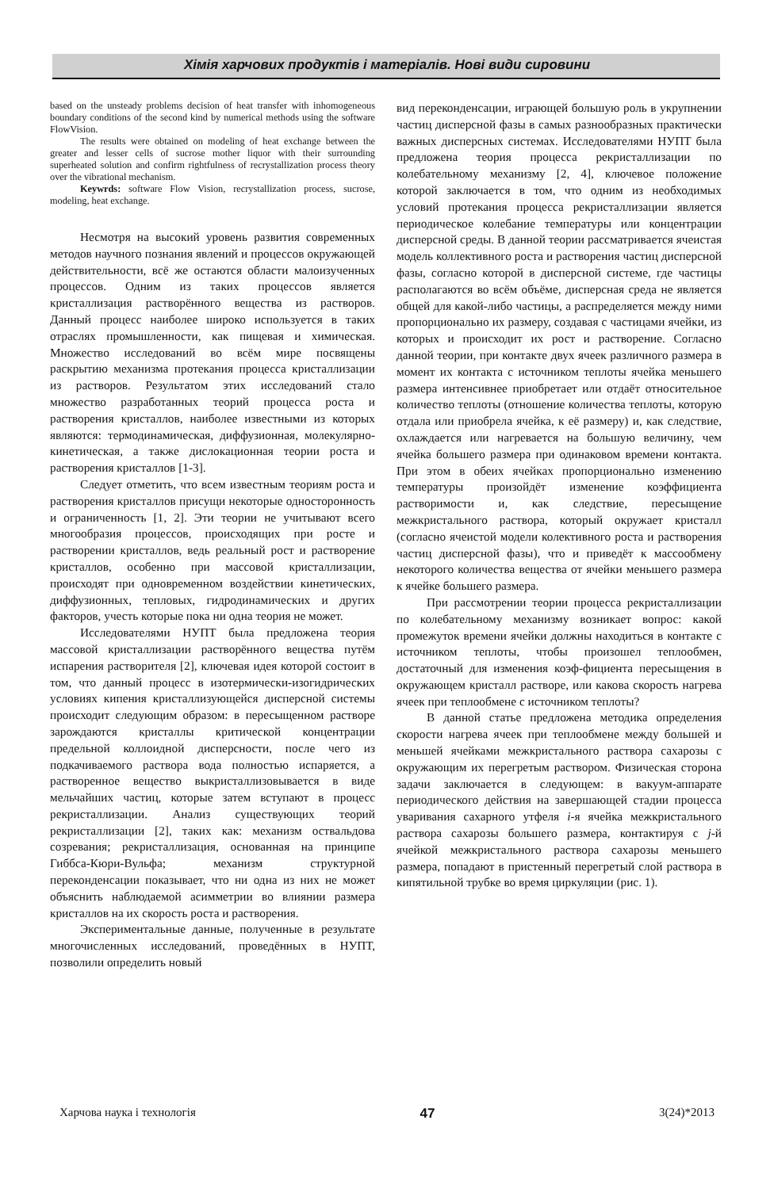Хімія харчових продуктів і матеріалів. Нові види сировини
based on the unsteady problems decision of heat transfer with inhomogeneous boundary conditions of the second kind by numerical methods using the software FlowVision.
The results were obtained on modeling of heat exchange between the greater and lesser cells of sucrose mother liquor with their surrounding superheated solution and confirm rightfulness of recrystallization process theory over the vibrational mechanism.
Keywrds: software Flow Vision, recrystallization process, sucrose, modeling, heat exchange.
Несмотря на высокий уровень развития современных методов научного познания явлений и процессов окружающей действительности, всё же остаются области малоизученных процессов. Одним из таких процессов является кристаллизация растворённого вещества из растворов. Данный процесс наиболее широко используется в таких отраслях промышленности, как пищевая и химическая. Множество исследований во всём мире посвящены раскрытию механизма протекания процесса кристаллизации из растворов. Результатом этих исследований стало множество разработанных теорий процесса роста и растворения кристаллов, наиболее известными из которых являются: термодинамическая, диффузионная, молекулярно-кинетическая, а также дислокационная теории роста и растворения кристаллов [1-3].
Следует отметить, что всем известным теориям роста и растворения кристаллов присущи некоторые односторонность и ограниченность [1, 2]. Эти теории не учитывают всего многообразия процессов, происходящих при росте и растворении кристаллов, ведь реальный рост и растворение кристаллов, особенно при массовой кристаллизации, происходят при одновременном воздействии кинетических, диффузионных, тепловых, гидродинамических и других факторов, учесть которые пока ни одна теория не может.
Исследователями НУПТ была предложена теория массовой кристаллизации растворённого вещества путём испарения растворителя [2], ключевая идея которой состоит в том, что данный процесс в изотермически-изогидрических условиях кипения кристаллизующейся дисперсной системы происходит следующим образом: в пересыщенном растворе зарождаются кристаллы критической концентрации предельной коллоидной дисперсности, после чего из подкачиваемого раствора вода полностью испаряется, а растворенное вещество выкристаллизовывается в виде мельчайших частиц, которые затем вступают в процесс рекристаллизации. Анализ существующих теорий рекристаллизации [2], таких как: механизм оствальдова созревания; рекристаллизация, основанная на принципе Гиббса-Кюри-Вульфа; механизм структурной переконденсации показывает, что ни одна из них не может объяснить наблюдаемой асимметрии во влиянии размера кристаллов на их скорость роста и растворения.
Экспериментальные данные, полученные в результате многочисленных исследований, проведённых в НУПТ, позволили определить новый
вид переконденсации, играющей большую роль в укрупнении частиц дисперсной фазы в самых разнообразных практически важных дисперсных системах. Исследователями НУПТ была предложена теория процесса рекристаллизации по колебательному механизму [2, 4], ключевое положение которой заключается в том, что одним из необходимых условий протекания процесса рекристаллизации является периодическое колебание температуры или концентрации дисперсной среды. В данной теории рассматривается ячеистая модель коллективного роста и растворения частиц дисперсной фазы, согласно которой в дисперсной системе, где частицы располагаются во всём объёме, дисперсная среда не является общей для какой-либо частицы, а распределяется между ними пропорционально их размеру, создавая с частицами ячейки, из которых и происходит их рост и растворение. Согласно данной теории, при контакте двух ячеек различного размера в момент их контакта с источником теплоты ячейка меньшего размера интенсивнее приобретает или отдаёт относительное количество теплоты (отношение количества теплоты, которую отдала или приобрела ячейка, к её размеру) и, как следствие, охлаждается или нагревается на большую величину, чем ячейка большего размера при одинаковом времени контакта. При этом в обеих ячейках пропорционально изменению температуры произойдёт изменение коэффициента растворимости и, как следствие, пересыщение межкристального раствора, который окружает кристалл (согласно ячеистой модели колективного роста и растворения частиц дисперсной фазы), что и приведёт к массообмену некоторого количества вещества от ячейки меньшего размера к ячейке большего размера.
При рассмотрении теории процесса рекристаллизации по колебательному механизму возникает вопрос: какой промежуток времени ячейки должны находиться в контакте с источником теплоты, чтобы произошел теплообмен, достаточный для изменения коэф-фициента пересыщения в окружающем кристалл растворе, или какова скорость нагрева ячеек при теплообмене с источником теплоты?
В данной статье предложена методика определения скорости нагрева ячеек при теплообмене между большей и меньшей ячейками межкристального раствора сахарозы с окружающим их перегретым раствором. Физическая сторона задачи заключается в следующем: в вакуум-аппарате периодического действия на завершающей стадии процесса уваривания сахарного утфеля i-я ячейка межкристального раствора сахарозы большего размера, контактируя с j-й ячейкой межкристального раствора сахарозы меньшего размера, попадают в пристенный перегретый слой раствора в кипятильной трубке во время циркуляции (рис. 1).
Харчова наука і технологія 47 3(24)*2013